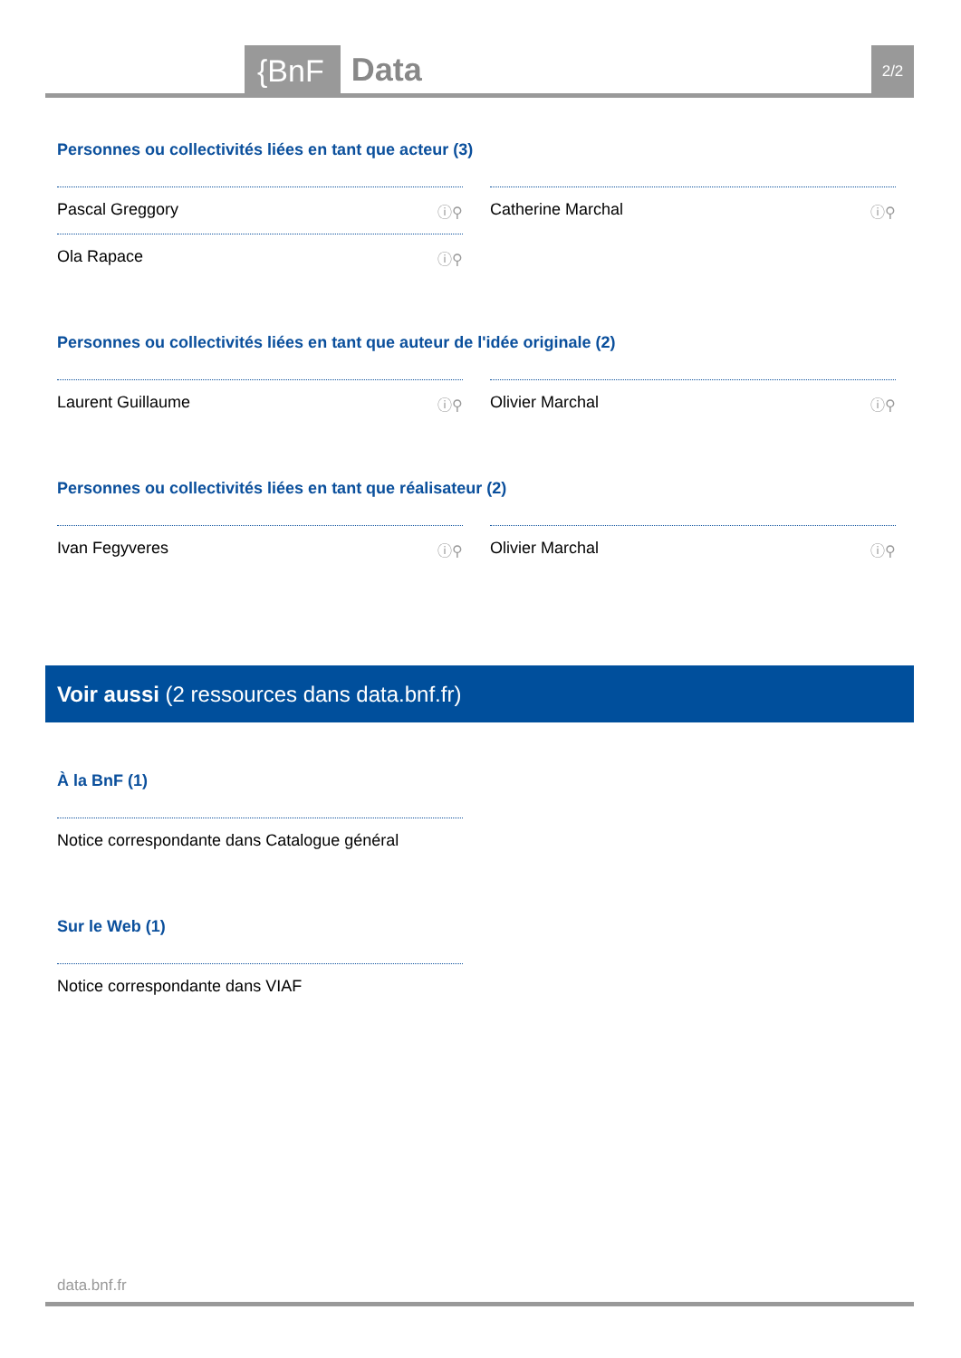{BnF Data 2/2
Personnes ou collectivités liées en tant que acteur (3)
Pascal Greggory ⓘ⚲ Catherine Marchal ⓘ⚲
Ola Rapace ⓘ⚲
Personnes ou collectivités liées en tant que auteur de l'idée originale (2)
Laurent Guillaume ⓘ⚲ Olivier Marchal ⓘ⚲
Personnes ou collectivités liées en tant que réalisateur (2)
Ivan Fegyveres ⓘ⚲ Olivier Marchal ⓘ⚲
Voir aussi (2 ressources dans data.bnf.fr)
À la BnF (1)
Notice correspondante dans Catalogue général
Sur le Web (1)
Notice correspondante dans VIAF
data.bnf.fr